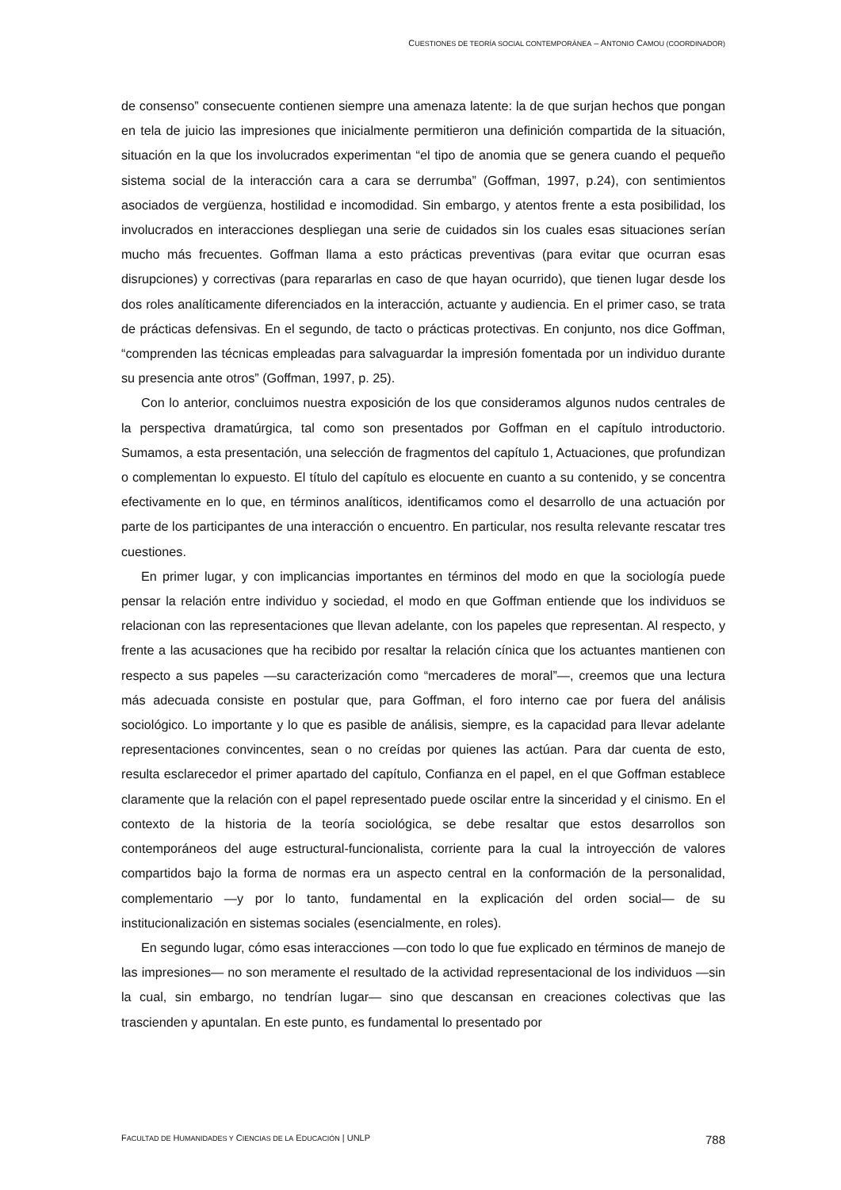CUESTIONES DE TEORÍA SOCIAL CONTEMPORÁNEA – ANTONIO CAMOU (COORDINADOR)
de consenso” consecuente contienen siempre una amenaza latente: la de que surjan hechos que pongan en tela de juicio las impresiones que inicialmente permitieron una definición compartida de la situación, situación en la que los involucrados experimentan “el tipo de anomia que se genera cuando el pequeño sistema social de la interacción cara a cara se derrumba” (Goffman, 1997, p.24), con sentimientos asociados de vergüenza, hostilidad e incomodidad. Sin embargo, y atentos frente a esta posibilidad, los involucrados en interacciones despliegan una serie de cuidados sin los cuales esas situaciones serían mucho más frecuentes. Goffman llama a esto prácticas preventivas (para evitar que ocurran esas disrupciones) y correctivas (para repararlas en caso de que hayan ocurrido), que tienen lugar desde los dos roles analíticamente diferenciados en la interacción, actuante y audiencia. En el primer caso, se trata de prácticas defensivas. En el segundo, de tacto o prácticas protectivas. En conjunto, nos dice Goffman, “comprenden las técnicas empleadas para salvaguardar la impresión fomentada por un individuo durante su presencia ante otros” (Goffman, 1997, p. 25).
Con lo anterior, concluimos nuestra exposición de los que consideramos algunos nudos centrales de la perspectiva dramatúrgica, tal como son presentados por Goffman en el capítulo introductorio. Sumamos, a esta presentación, una selección de fragmentos del capítulo 1, Actuaciones, que profundizan o complementan lo expuesto. El título del capítulo es elocuente en cuanto a su contenido, y se concentra efectivamente en lo que, en términos analíticos, identificamos como el desarrollo de una actuación por parte de los participantes de una interacción o encuentro. En particular, nos resulta relevante rescatar tres cuestiones.
En primer lugar, y con implicancias importantes en términos del modo en que la sociología puede pensar la relación entre individuo y sociedad, el modo en que Goffman entiende que los individuos se relacionan con las representaciones que llevan adelante, con los papeles que representan. Al respecto, y frente a las acusaciones que ha recibido por resaltar la relación cínica que los actuantes mantienen con respecto a sus papeles —su caracterización como “mercaderes de moral”—, creemos que una lectura más adecuada consiste en postular que, para Goffman, el foro interno cae por fuera del análisis sociológico. Lo importante y lo que es pasible de análisis, siempre, es la capacidad para llevar adelante representaciones convincentes, sean o no creídas por quienes las actúan. Para dar cuenta de esto, resulta esclarecedor el primer apartado del capítulo, Confianza en el papel, en el que Goffman establece claramente que la relación con el papel representado puede oscilar entre la sinceridad y el cinismo. En el contexto de la historia de la teoría sociológica, se debe resaltar que estos desarrollos son contemporáneos del auge estructural-funcionalista, corriente para la cual la introyección de valores compartidos bajo la forma de normas era un aspecto central en la conformación de la personalidad, complementario —y por lo tanto, fundamental en la explicación del orden social— de su institucionalización en sistemas sociales (esencialmente, en roles).
En segundo lugar, cómo esas interacciones —con todo lo que fue explicado en términos de manejo de las impresiones— no son meramente el resultado de la actividad representacional de los individuos —sin la cual, sin embargo, no tendrían lugar— sino que descansan en creaciones colectivas que las trascienden y apuntalan. En este punto, es fundamental lo presentado por
FACULTAD DE HUMANIDADES Y CIENCIAS DE LA EDUCACIÓN | UNLP 788